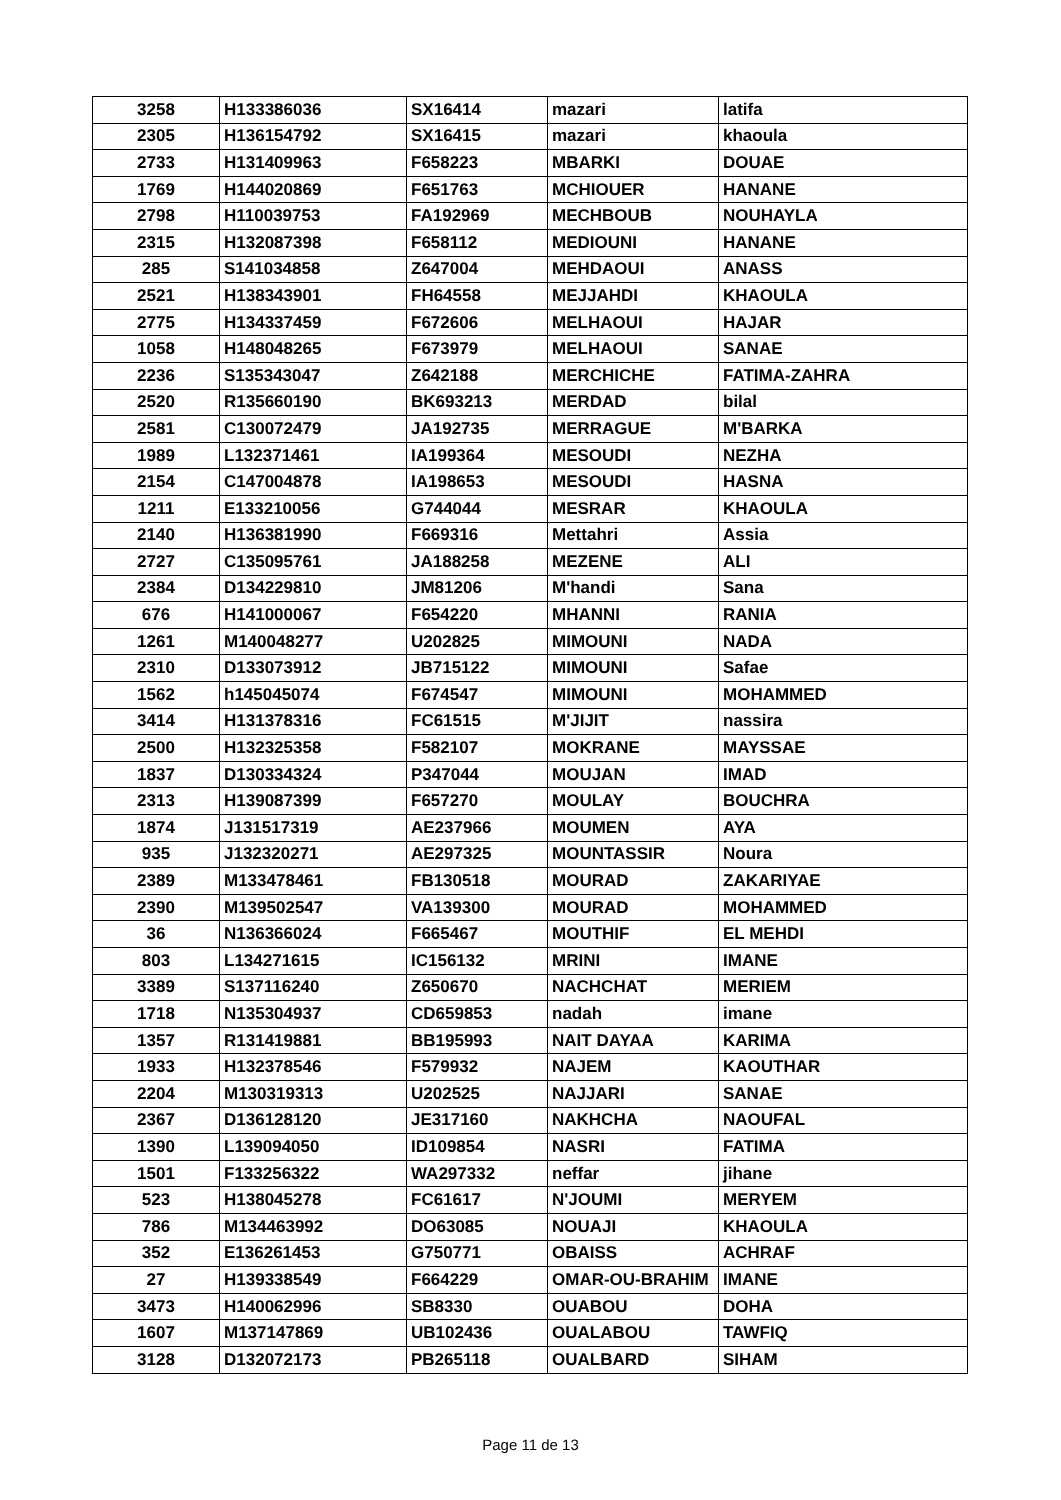| 3258 | H133386036 | SX16414 | mazari | latifa |
| 2305 | H136154792 | SX16415 | mazari | khaoula |
| 2733 | H131409963 | F658223 | MBARKI | DOUAE |
| 1769 | H144020869 | F651763 | MCHIOUER | HANANE |
| 2798 | H110039753 | FA192969 | MECHBOUB | NOUHAYLA |
| 2315 | H132087398 | F658112 | MEDIOUNI | HANANE |
| 285 | S141034858 | Z647004 | MEHDAOUI | ANASS |
| 2521 | H138343901 | FH64558 | MEJJAHDI | KHAOULA |
| 2775 | H134337459 | F672606 | MELHAOUI | HAJAR |
| 1058 | H148048265 | F673979 | MELHAOUI | SANAE |
| 2236 | S135343047 | Z642188 | MERCHICHE | FATIMA-ZAHRA |
| 2520 | R135660190 | BK693213 | MERDAD | bilal |
| 2581 | C130072479 | JA192735 | MERRAGUE | M'BARKA |
| 1989 | L132371461 | IA199364 | MESOUDI | NEZHA |
| 2154 | C147004878 | IA198653 | MESOUDI | HASNA |
| 1211 | E133210056 | G744044 | MESRAR | KHAOULA |
| 2140 | H136381990 | F669316 | Mettahri | Assia |
| 2727 | C135095761 | JA188258 | MEZENE | ALI |
| 2384 | D134229810 | JM81206 | M'handi | Sana |
| 676 | H141000067 | F654220 | MHANNI | RANIA |
| 1261 | M140048277 | U202825 | MIMOUNI | NADA |
| 2310 | D133073912 | JB715122 | MIMOUNI | Safae |
| 1562 | h145045074 | F674547 | MIMOUNI | MOHAMMED |
| 3414 | H131378316 | FC61515 | M'JIJIT | nassira |
| 2500 | H132325358 | F582107 | MOKRANE | MAYSSAE |
| 1837 | D130334324 | P347044 | MOUJAN | IMAD |
| 2313 | H139087399 | F657270 | MOULAY | BOUCHRA |
| 1874 | J131517319 | AE237966 | MOUMEN | AYA |
| 935 | J132320271 | AE297325 | MOUNTASSIR | Noura |
| 2389 | M133478461 | FB130518 | MOURAD | ZAKARIYAE |
| 2390 | M139502547 | VA139300 | MOURAD | MOHAMMED |
| 36 | N136366024 | F665467 | MOUTHIF | EL MEHDI |
| 803 | L134271615 | IC156132 | MRINI | IMANE |
| 3389 | S137116240 | Z650670 | NACHCHAT | MERIEM |
| 1718 | N135304937 | CD659853 | nadah | imane |
| 1357 | R131419881 | BB195993 | NAIT DAYAA | KARIMA |
| 1933 | H132378546 | F579932 | NAJEM | KAOUTHAR |
| 2204 | M130319313 | U202525 | NAJJARI | SANAE |
| 2367 | D136128120 | JE317160 | NAKHCHA | NAOUFAL |
| 1390 | L139094050 | ID109854 | NASRI | FATIMA |
| 1501 | F133256322 | WA297332 | neffar | jihane |
| 523 | H138045278 | FC61617 | N'JOUMI | MERYEM |
| 786 | M134463992 | DO63085 | NOUAJI | KHAOULA |
| 352 | E136261453 | G750771 | OBAISS | ACHRAF |
| 27 | H139338549 | F664229 | OMAR-OU-BRAHIM | IMANE |
| 3473 | H140062996 | SB8330 | OUABOU | DOHA |
| 1607 | M137147869 | UB102436 | OUALABOU | TAWFIQ |
| 3128 | D132072173 | PB265118 | OUALBARD | SIHAM |
Page 11 de 13